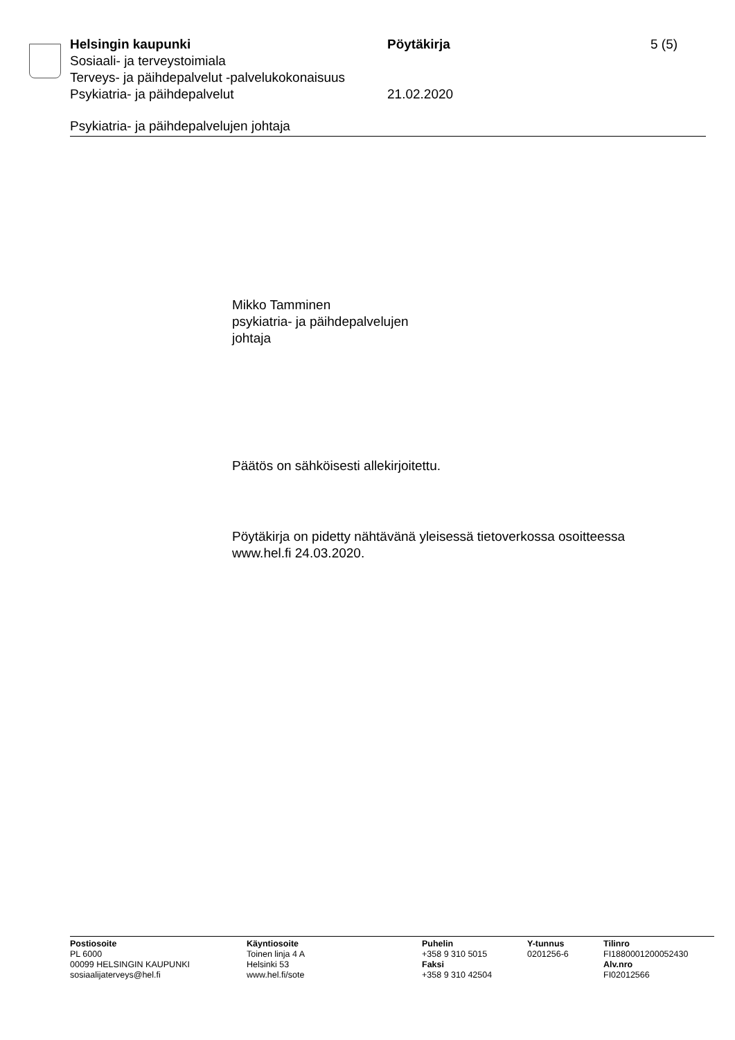Helsingin kaupunki Pöytäkirja 5 (5)
Sosiaali- ja terveystoimiala
Terveys- ja päihdepalvelut -palvelukokonaisuus
Psykiatria- ja päihdepalvelut 21.02.2020
Psykiatria- ja päihdepalvelujen johtaja
Mikko Tamminen
psykiatria- ja päihdepalvelujen
johtaja
Päätös on sähköisesti allekirjoitettu.
Pöytäkirja on pidetty nähtävänä yleisessä tietoverkossa osoitteessa
www.hel.fi 24.03.2020.
Postiosoite
PL 6000
00099 HELSINGIN KAUPUNKI
sosiaalijaterveys@hel.fi
Käyntiosoite
Toinen linja 4 A
Helsinki 53
www.hel.fi/sote
Puhelin
+358 9 310 5015
Faksi
+358 9 310 42504
Y-tunnus
0201256-6
Tilinro
FI1880001200052430
Alv.nro
FI02012566